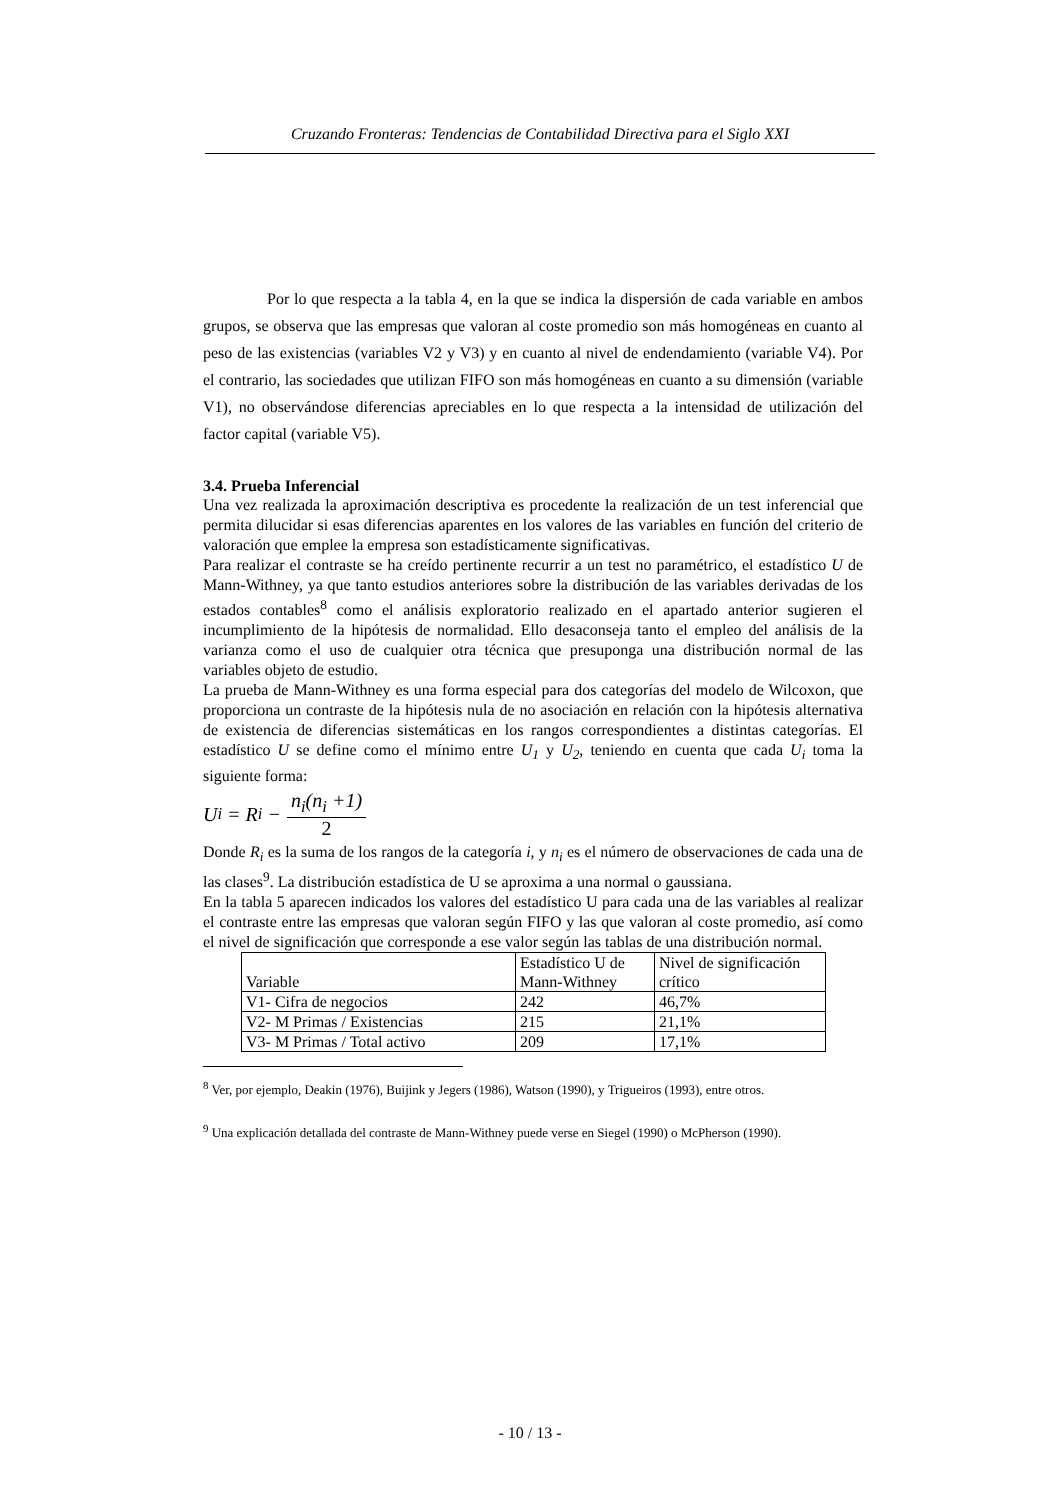Cruzando Fronteras: Tendencias de Contabilidad Directiva para el Siglo XXI
Por lo que respecta a la tabla 4, en la que se indica la dispersión de cada variable en ambos grupos, se observa que las empresas que valoran al coste promedio son más homogéneas en cuanto al peso de las existencias (variables V2 y V3) y en cuanto al nivel de endendamiento (variable V4). Por el contrario, las sociedades que utilizan FIFO son más homogéneas en cuanto a su dimensión (variable V1), no observándose diferencias apreciables en lo que respecta a la intensidad de utilización del factor capital (variable V5).
3.4. Prueba Inferencial
Una vez realizada la aproximación descriptiva es procedente la realización de un test inferencial que permita dilucidar si esas diferencias aparentes en los valores de las variables en función del criterio de valoración que emplee la empresa son estadísticamente significativas.
Para realizar el contraste se ha creído pertinente recurrir a un test no paramétrico, el estadístico U de Mann-Withney, ya que tanto estudios anteriores sobre la distribución de las variables derivadas de los estados contables<sup>8</sup> como el análisis exploratorio realizado en el apartado anterior sugieren el incumplimiento de la hipótesis de normalidad. Ello desaconseja tanto el empleo del análisis de la varianza como el uso de cualquier otra técnica que presuponga una distribución normal de las variables objeto de estudio.
La prueba de Mann-Withney es una forma especial para dos categorías del modelo de Wilcoxon, que proporciona un contraste de la hipótesis nula de no asociación en relación con la hipótesis alternativa de existencia de diferencias sistemáticas en los rangos correspondientes a distintas categorías. El estadístico U se define como el mínimo entre U<sub>1</sub> y U<sub>2</sub>, teniendo en cuenta que cada U<sub>i</sub> toma la siguiente forma:
U<sub>i</sub> = R<sub>i</sub> − n<sub>i</sub>(n<sub>i</sub> +1) 2
Donde R<sub>i</sub> es la suma de los rangos de la categoría i, y n<sub>i</sub> es el número de observaciones de cada una de las clases<sup>9</sup>. La distribución estadística de U se aproxima a una normal o gaussiana.
En la tabla 5 aparecen indicados los valores del estadístico U para cada una de las variables al realizar el contraste entre las empresas que valoran según FIFO y las que valoran al coste promedio, así como el nivel de significación que corresponde a ese valor según las tablas de una distribución normal.
| Variable | Estadístico U de Mann-Withney | Nivel de significación crítico |
| --- | --- | --- |
| V1- Cifra de negocios | 242 | 46,7% |
| V2- M Primas / Existencias | 215 | 21,1% |
| V3- M Primas / Total activo | 209 | 17,1% |
<sup>8</sup> Ver, por ejemplo, Deakin (1976), Buijink y Jegers (1986), Watson (1990), y Trigueiros (1993), entre otros.
<sup>9</sup> Una explicación detallada del contraste de Mann-Withney puede verse en Siegel (1990) o McPherson (1990).
- 10 / 13 -